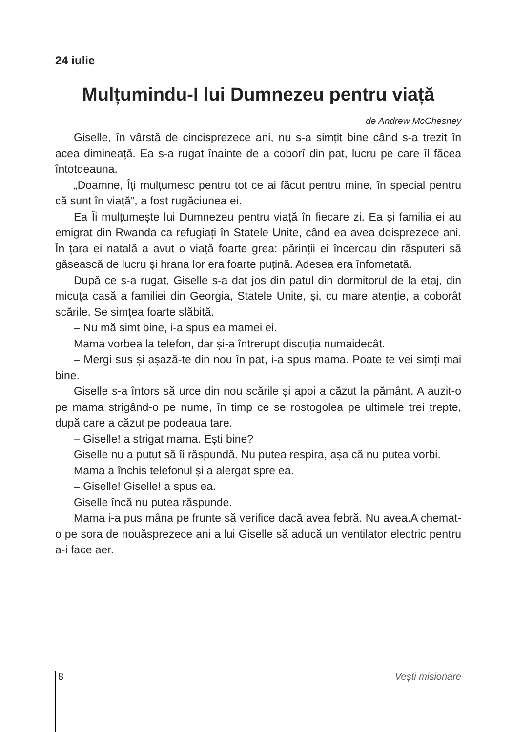24 iulie
Mulțumindu-I lui Dumnezeu pentru viață
de Andrew McChesney
Giselle, în vârstă de cincisprezece ani, nu s-a simțit bine când s-a trezit în acea dimineață. Ea s-a rugat înainte de a coborî din pat, lucru pe care îl făcea întotdeauna.
„Doamne, Îți mulțumesc pentru tot ce ai făcut pentru mine, în special pentru că sunt în viață”, a fost rugăciunea ei.
Ea Îi mulțumește lui Dumnezeu pentru viață în fiecare zi. Ea și familia ei au emigrat din Rwanda ca refugiați în Statele Unite, când ea avea doisprezece ani. În țara ei natală a avut o viață foarte grea: părinții ei încercau din răsputeri să găsească de lucru și hrana lor era foarte puțină. Adesea era înfometată.
După ce s-a rugat, Giselle s-a dat jos din patul din dormitorul de la etaj, din micuța casă a familiei din Georgia, Statele Unite, și, cu mare atenție, a coborât scările. Se simțea foarte slăbită.
– Nu mă simt bine, i-a spus ea mamei ei.
Mama vorbea la telefon, dar și-a întrerupt discuția numaidecât.
– Mergi sus și așază-te din nou în pat, i-a spus mama. Poate te vei simți mai bine.
Giselle s-a întors să urce din nou scările și apoi a căzut la pământ. A auzit-o pe mama strigând-o pe nume, în timp ce se rostogolea pe ultimele trei trepte, după care a căzut pe podeaua tare.
– Giselle! a strigat mama. Ești bine?
Giselle nu a putut să îi răspundă. Nu putea respira, așa că nu putea vorbi.
Mama a închis telefonul și a alergat spre ea.
– Giselle! Giselle! a spus ea.
Giselle încă nu putea răspunde.
Mama i-a pus mâna pe frunte să verifice dacă avea febră. Nu avea.A chemat-o pe sora de nouăsprezece ani a lui Giselle să aducă un ventilator electric pentru a-i face aer.
8 Vești misionare